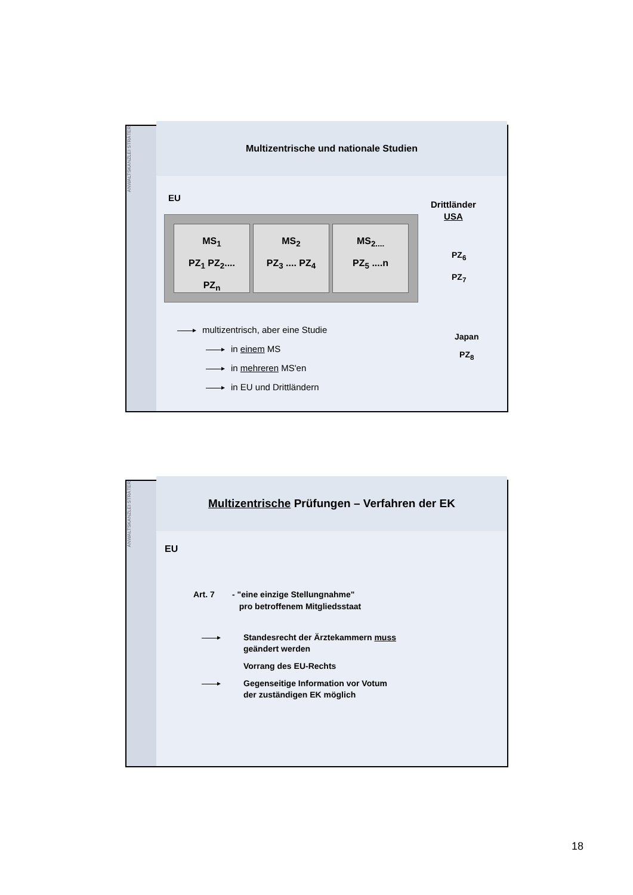ANWALTSKANZLEI STRÄTER
Multizentrische und nationale Studien
EU
Drittländer
USA
MS<sub>1</sub>
PZ<sub>1</sub> PZ<sub>2</sub>....
PZ<sub>n</sub>
MS<sub>2</sub>
PZ<sub>3</sub> .... PZ<sub>4</sub>
MS<sub>2....</sub>
PZ<sub>5</sub> ....n
PZ<sub>6</sub>
PZ<sub>7</sub>
Japan
PZ<sub>8</sub>
multizentrisch, aber eine Studie
in einem MS
in mehreren MS'en
in EU und Drittländern
ANWALTSKANZLEI STRÄTER
Multizentrische Prüfungen – Verfahren der EK
EU
Art. 7 - "eine einzige Stellungnahme"
pro betroffenem Mitgliedsstaat
Standesrecht der Ärztekammern muss
geändert werden
Vorrang des EU-Rechts
Gegenseitige Information vor Votum
der zuständigen EK möglich
18